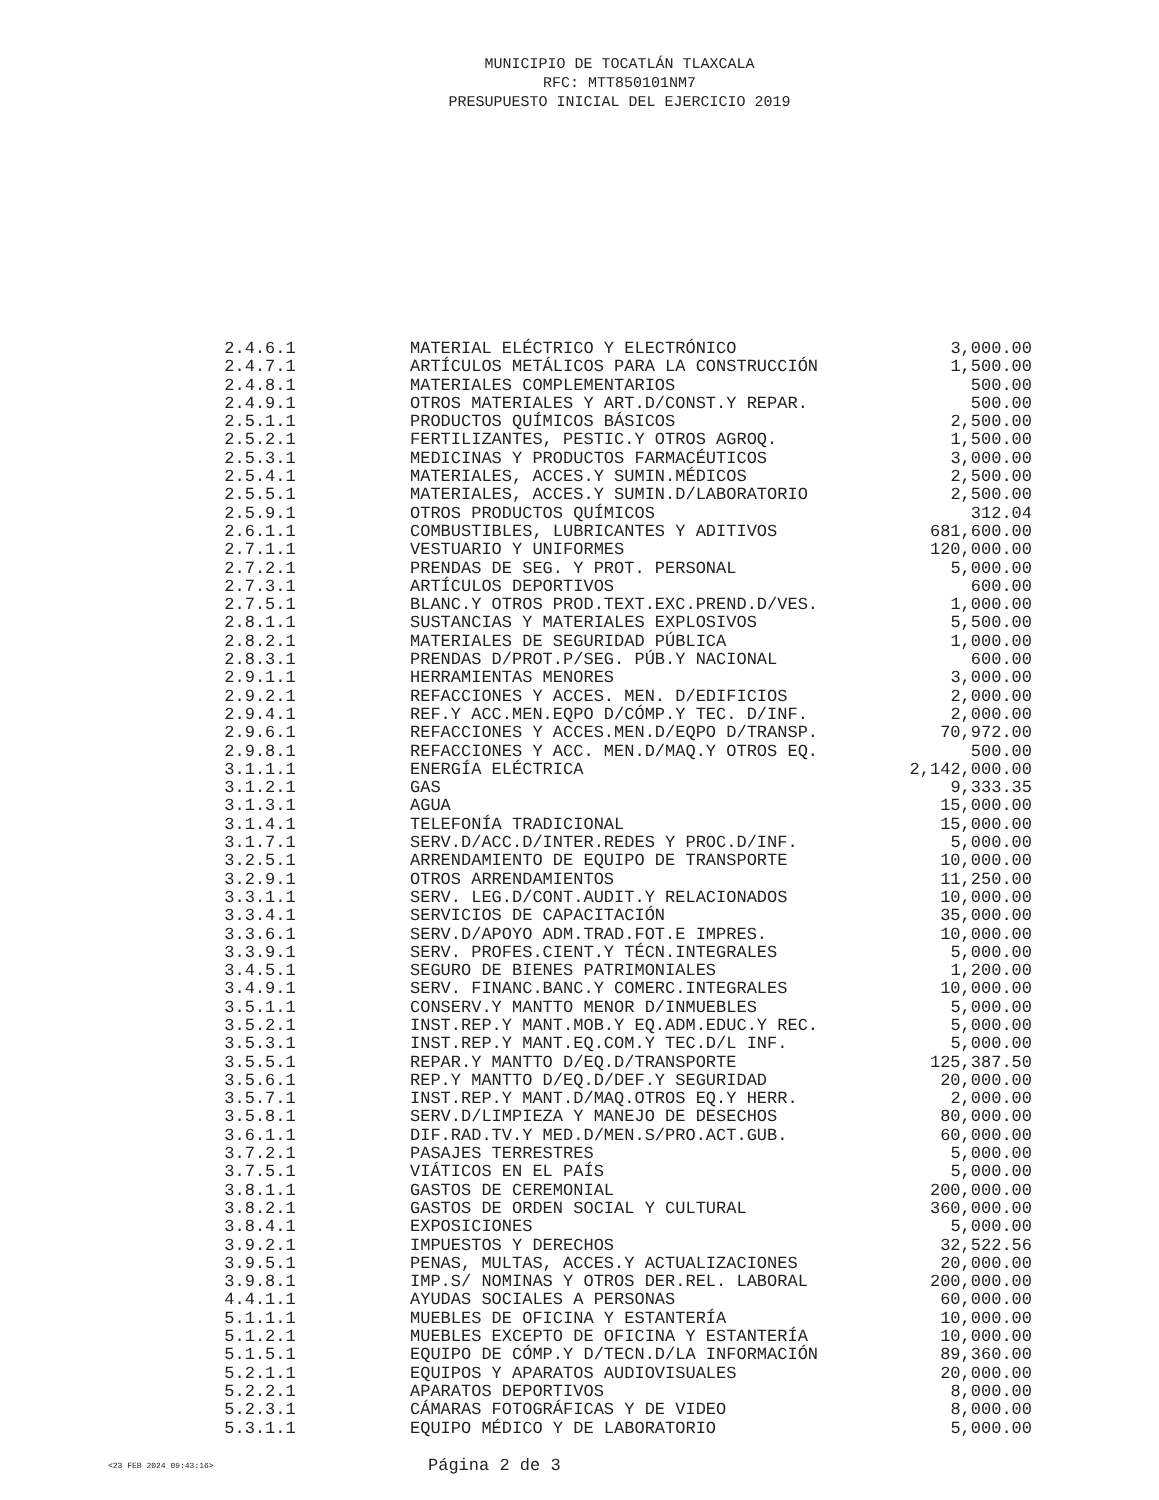MUNICIPIO DE TOCATLÁN TLAXCALA
RFC: MTT850101NM7
PRESUPUESTO INICIAL DEL EJERCICIO 2019
| 2.4.6.1 | MATERIAL ELÉCTRICO Y ELECTRÓNICO | 3,000.00 |
| 2.4.7.1 | ARTÍCULOS METÁLICOS PARA LA CONSTRUCCIÓN | 1,500.00 |
| 2.4.8.1 | MATERIALES COMPLEMENTARIOS | 500.00 |
| 2.4.9.1 | OTROS MATERIALES Y ART.D/CONST.Y REPAR. | 500.00 |
| 2.5.1.1 | PRODUCTOS QUÍMICOS BÁSICOS | 2,500.00 |
| 2.5.2.1 | FERTILIZANTES, PESTIC.Y OTROS AGROQ. | 1,500.00 |
| 2.5.3.1 | MEDICINAS Y PRODUCTOS FARMACÉUTICOS | 3,000.00 |
| 2.5.4.1 | MATERIALES, ACCES.Y SUMIN.MÉDICOS | 2,500.00 |
| 2.5.5.1 | MATERIALES, ACCES.Y SUMIN.D/LABORATORIO | 2,500.00 |
| 2.5.9.1 | OTROS PRODUCTOS QUÍMICOS | 312.04 |
| 2.6.1.1 | COMBUSTIBLES, LUBRICANTES Y ADITIVOS | 681,600.00 |
| 2.7.1.1 | VESTUARIO Y UNIFORMES | 120,000.00 |
| 2.7.2.1 | PRENDAS DE SEG. Y PROT. PERSONAL | 5,000.00 |
| 2.7.3.1 | ARTÍCULOS DEPORTIVOS | 600.00 |
| 2.7.5.1 | BLANC.Y OTROS PROD.TEXT.EXC.PREND.D/VES. | 1,000.00 |
| 2.8.1.1 | SUSTANCIAS Y MATERIALES EXPLOSIVOS | 5,500.00 |
| 2.8.2.1 | MATERIALES DE SEGURIDAD PÚBLICA | 1,000.00 |
| 2.8.3.1 | PRENDAS D/PROT.P/SEG. PÚB.Y NACIONAL | 600.00 |
| 2.9.1.1 | HERRAMIENTAS MENORES | 3,000.00 |
| 2.9.2.1 | REFACCIONES Y ACCES. MEN. D/EDIFICIOS | 2,000.00 |
| 2.9.4.1 | REF.Y ACC.MEN.EQPO D/CÓMP.Y TEC. D/INF. | 2,000.00 |
| 2.9.6.1 | REFACCIONES Y ACCES.MEN.D/EQPO D/TRANSP. | 70,972.00 |
| 2.9.8.1 | REFACCIONES Y ACC. MEN.D/MAQ.Y OTROS EQ. | 500.00 |
| 3.1.1.1 | ENERGÍA ELÉCTRICA | 2,142,000.00 |
| 3.1.2.1 | GAS | 9,333.35 |
| 3.1.3.1 | AGUA | 15,000.00 |
| 3.1.4.1 | TELEFONÍA TRADICIONAL | 15,000.00 |
| 3.1.7.1 | SERV.D/ACC.D/INTER.REDES Y PROC.D/INF. | 5,000.00 |
| 3.2.5.1 | ARRENDAMIENTO DE EQUIPO DE TRANSPORTE | 10,000.00 |
| 3.2.9.1 | OTROS ARRENDAMIENTOS | 11,250.00 |
| 3.3.1.1 | SERV. LEG.D/CONT.AUDIT.Y RELACIONADOS | 10,000.00 |
| 3.3.4.1 | SERVICIOS DE CAPACITACIÓN | 35,000.00 |
| 3.3.6.1 | SERV.D/APOYO ADM.TRAD.FOT.E IMPRES. | 10,000.00 |
| 3.3.9.1 | SERV. PROFES.CIENT.Y TÉCN.INTEGRALES | 5,000.00 |
| 3.4.5.1 | SEGURO DE BIENES PATRIMONIALES | 1,200.00 |
| 3.4.9.1 | SERV. FINANC.BANC.Y COMERC.INTEGRALES | 10,000.00 |
| 3.5.1.1 | CONSERV.Y MANTTO MENOR D/INMUEBLES | 5,000.00 |
| 3.5.2.1 | INST.REP.Y MANT.MOB.Y EQ.ADM.EDUC.Y REC. | 5,000.00 |
| 3.5.3.1 | INST.REP.Y MANT.EQ.COM.Y TEC.D/L INF. | 5,000.00 |
| 3.5.5.1 | REPAR.Y MANTTO D/EQ.D/TRANSPORTE | 125,387.50 |
| 3.5.6.1 | REP.Y MANTTO D/EQ.D/DEF.Y SEGURIDAD | 20,000.00 |
| 3.5.7.1 | INST.REP.Y MANT.D/MAQ.OTROS EQ.Y HERR. | 2,000.00 |
| 3.5.8.1 | SERV.D/LIMPIEZA Y MANEJO DE DESECHOS | 80,000.00 |
| 3.6.1.1 | DIF.RAD.TV.Y MED.D/MEN.S/PRO.ACT.GUB. | 60,000.00 |
| 3.7.2.1 | PASAJES TERRESTRES | 5,000.00 |
| 3.7.5.1 | VIÁTICOS EN EL PAÍS | 5,000.00 |
| 3.8.1.1 | GASTOS DE CEREMONIAL | 200,000.00 |
| 3.8.2.1 | GASTOS DE ORDEN SOCIAL Y CULTURAL | 360,000.00 |
| 3.8.4.1 | EXPOSICIONES | 5,000.00 |
| 3.9.2.1 | IMPUESTOS Y DERECHOS | 32,522.56 |
| 3.9.5.1 | PENAS, MULTAS, ACCES.Y ACTUALIZACIONES | 20,000.00 |
| 3.9.8.1 | IMP.S/ NOMINAS Y OTROS DER.REL. LABORAL | 200,000.00 |
| 4.4.1.1 | AYUDAS SOCIALES A PERSONAS | 60,000.00 |
| 5.1.1.1 | MUEBLES DE OFICINA Y ESTANTERÍA | 10,000.00 |
| 5.1.2.1 | MUEBLES EXCEPTO DE OFICINA Y ESTANTERÍA | 10,000.00 |
| 5.1.5.1 | EQUIPO DE CÓMP.Y D/TECN.D/LA INFORMACIÓN | 89,360.00 |
| 5.2.1.1 | EQUIPOS Y APARATOS AUDIOVISUALES | 20,000.00 |
| 5.2.2.1 | APARATOS DEPORTIVOS | 8,000.00 |
| 5.2.3.1 | CÁMARAS FOTOGRÁFICAS Y DE VIDEO | 8,000.00 |
| 5.3.1.1 | EQUIPO MÉDICO Y DE LABORATORIO | 5,000.00 |
<23 FEB 2024 09:43:16> Página 2 de 3